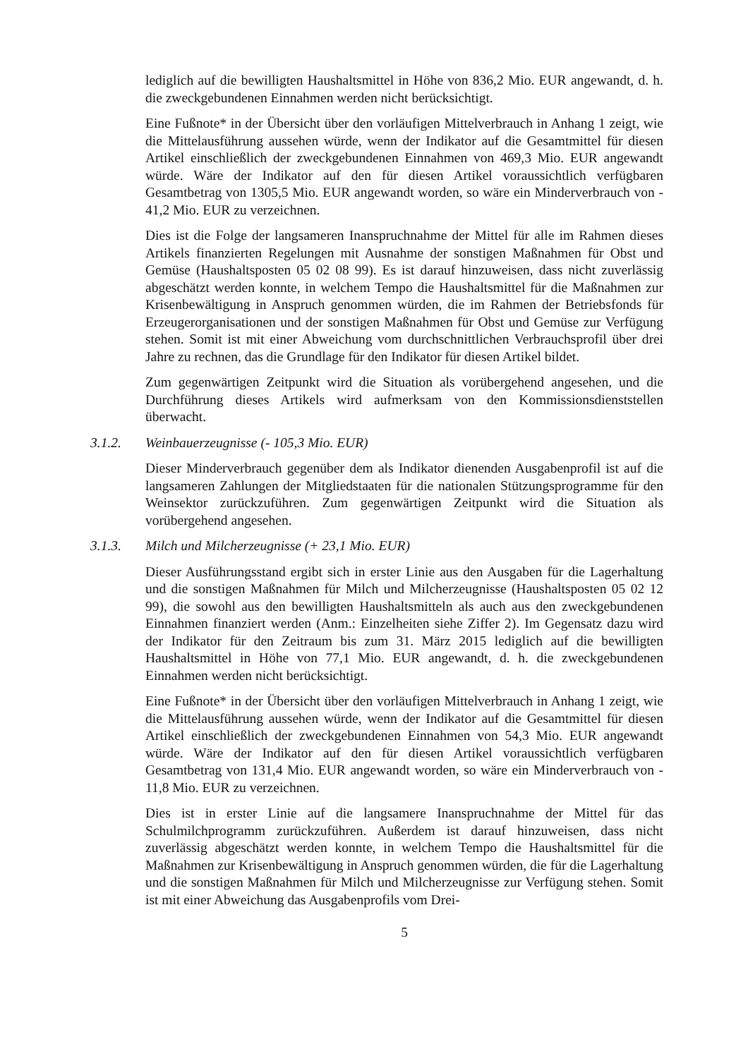lediglich auf die bewilligten Haushaltsmittel in Höhe von 836,2 Mio. EUR angewandt, d. h. die zweckgebundenen Einnahmen werden nicht berücksichtigt.
Eine Fußnote* in der Übersicht über den vorläufigen Mittelverbrauch in Anhang 1 zeigt, wie die Mittelausführung aussehen würde, wenn der Indikator auf die Gesamtmittel für diesen Artikel einschließlich der zweckgebundenen Einnahmen von 469,3 Mio. EUR angewandt würde. Wäre der Indikator auf den für diesen Artikel voraussichtlich verfügbaren Gesamtbetrag von 1305,5 Mio. EUR angewandt worden, so wäre ein Minderverbrauch von - 41,2 Mio. EUR zu verzeichnen.
Dies ist die Folge der langsameren Inanspruchnahme der Mittel für alle im Rahmen dieses Artikels finanzierten Regelungen mit Ausnahme der sonstigen Maßnahmen für Obst und Gemüse (Haushaltsposten 05 02 08 99). Es ist darauf hinzuweisen, dass nicht zuverlässig abgeschätzt werden konnte, in welchem Tempo die Haushaltsmittel für die Maßnahmen zur Krisenbewältigung in Anspruch genommen würden, die im Rahmen der Betriebsfonds für Erzeugerorganisationen und der sonstigen Maßnahmen für Obst und Gemüse zur Verfügung stehen. Somit ist mit einer Abweichung vom durchschnittlichen Verbrauchsprofil über drei Jahre zu rechnen, das die Grundlage für den Indikator für diesen Artikel bildet.
Zum gegenwärtigen Zeitpunkt wird die Situation als vorübergehend angesehen, und die Durchführung dieses Artikels wird aufmerksam von den Kommissionsdienststellen überwacht.
3.1.2. Weinbauerzeugnisse (- 105,3 Mio. EUR)
Dieser Minderverbrauch gegenüber dem als Indikator dienenden Ausgabenprofil ist auf die langsameren Zahlungen der Mitgliedstaaten für die nationalen Stützungsprogramme für den Weinsektor zurückzuführen. Zum gegenwärtigen Zeitpunkt wird die Situation als vorübergehend angesehen.
3.1.3. Milch und Milcherzeugnisse (+ 23,1 Mio. EUR)
Dieser Ausführungsstand ergibt sich in erster Linie aus den Ausgaben für die Lagerhaltung und die sonstigen Maßnahmen für Milch und Milcherzeugnisse (Haushaltsposten 05 02 12 99), die sowohl aus den bewilligten Haushaltsmitteln als auch aus den zweckgebundenen Einnahmen finanziert werden (Anm.: Einzelheiten siehe Ziffer 2). Im Gegensatz dazu wird der Indikator für den Zeitraum bis zum 31. März 2015 lediglich auf die bewilligten Haushaltsmittel in Höhe von 77,1 Mio. EUR angewandt, d. h. die zweckgebundenen Einnahmen werden nicht berücksichtigt.
Eine Fußnote* in der Übersicht über den vorläufigen Mittelverbrauch in Anhang 1 zeigt, wie die Mittelausführung aussehen würde, wenn der Indikator auf die Gesamtmittel für diesen Artikel einschließlich der zweckgebundenen Einnahmen von 54,3 Mio. EUR angewandt würde. Wäre der Indikator auf den für diesen Artikel voraussichtlich verfügbaren Gesamtbetrag von 131,4 Mio. EUR angewandt worden, so wäre ein Minderverbrauch von - 11,8 Mio. EUR zu verzeichnen.
Dies ist in erster Linie auf die langsamere Inanspruchnahme der Mittel für das Schulmilchprogramm zurückzuführen. Außerdem ist darauf hinzuweisen, dass nicht zuverlässig abgeschätzt werden konnte, in welchem Tempo die Haushaltsmittel für die Maßnahmen zur Krisenbewältigung in Anspruch genommen würden, die für die Lagerhaltung und die sonstigen Maßnahmen für Milch und Milcherzeugnisse zur Verfügung stehen. Somit ist mit einer Abweichung das Ausgabenprofils vom Drei-
5